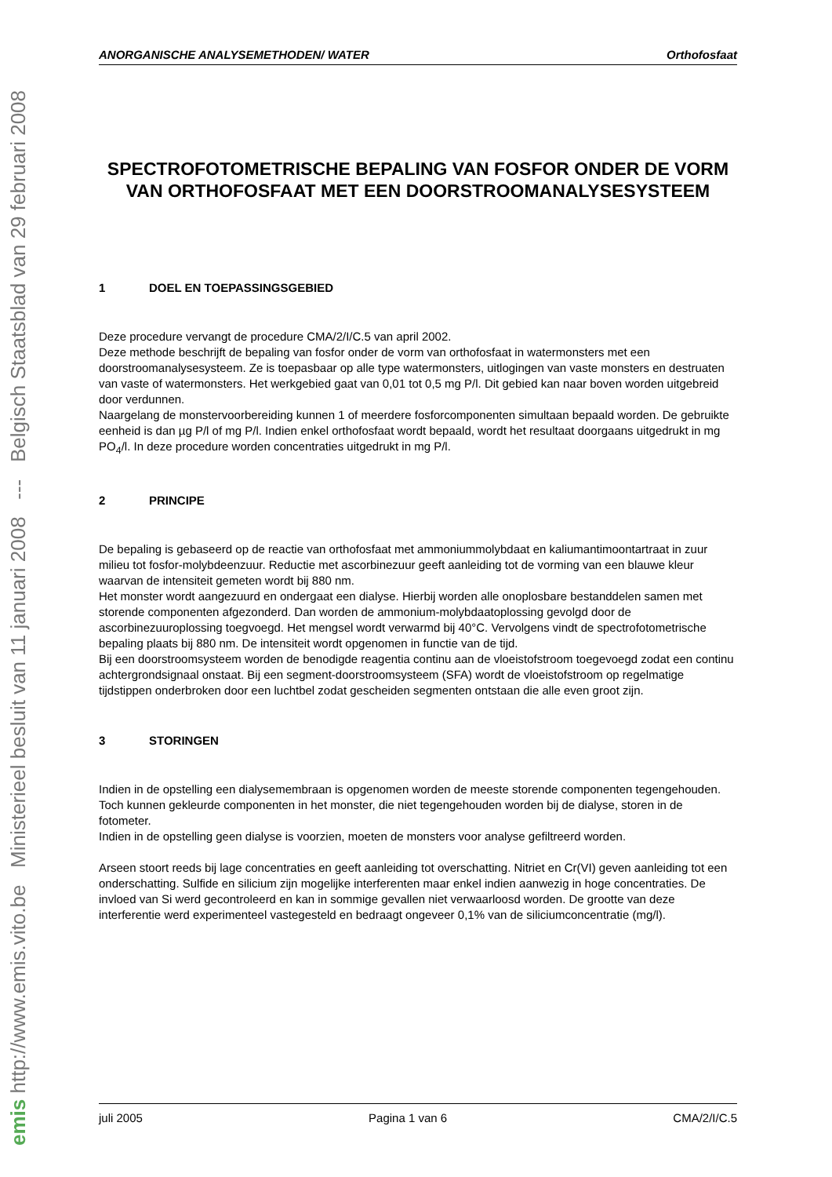emis http://www.emis.vito.be Ministerieel besluit van 11 januari 2008 --- Belgisch Staatsblad van 29 februari 2008
ANORGANISCHE ANALYSEMETHODEN/ WATER Orthofosfaat
SPECTROFOTOMETRISCHE BEPALING VAN FOSFOR ONDER DE VORM VAN ORTHOFOSFAAT MET EEN DOORSTROOMANALYSESYSTEEM
1 DOEL EN TOEPASSINGSGEBIED
Deze procedure vervangt de procedure CMA/2/I/C.5 van april 2002.
Deze methode beschrijft de bepaling van fosfor onder de vorm van orthofosfaat in watermonsters met een doorstroomanalysesysteem. Ze is toepasbaar op alle type watermonsters, uitlogingen van vaste monsters en destruaten van vaste of watermonsters. Het werkgebied gaat van 0,01 tot 0,5 mg P/l. Dit gebied kan naar boven worden uitgebreid door verdunnen.
Naargelang de monstervoorbereiding kunnen 1 of meerdere fosforcomponenten simultaan bepaald worden. De gebruikte eenheid is dan µg P/l of mg P/l. Indien enkel orthofosfaat wordt bepaald, wordt het resultaat doorgaans uitgedrukt in mg PO<sub>4</sub>/l. In deze procedure worden concentraties uitgedrukt in mg P/l.
2 PRINCIPE
De bepaling is gebaseerd op de reactie van orthofosfaat met ammoniummolybdaat en kaliumantimoontartraat in zuur milieu tot fosfor-molybdeenzuur. Reductie met ascorbinezuur geeft aanleiding tot de vorming van een blauwe kleur waarvan de intensiteit gemeten wordt bij 880 nm.
Het monster wordt aangezuurd en ondergaat een dialyse. Hierbij worden alle onoplosbare bestanddelen samen met storende componenten afgezonderd. Dan worden de ammonium-molybdaatoplossing gevolgd door de ascorbinezuuroplossing toegvoegd. Het mengsel wordt verwarmd bij 40°C. Vervolgens vindt de spectrofotometrische bepaling plaats bij 880 nm. De intensiteit wordt opgenomen in functie van de tijd.
Bij een doorstroomsysteem worden de benodigde reagentia continu aan de vloeistofstroom toegevoegd zodat een continu achtergrondsignaal onstaat. Bij een segment-doorstroomsysteem (SFA) wordt de vloeistofstroom op regelmatige tijdstippen onderbroken door een luchtbel zodat gescheiden segmenten ontstaan die alle even groot zijn.
3 STORINGEN
Indien in de opstelling een dialysemembraan is opgenomen worden de meeste storende componenten tegengehouden. Toch kunnen gekleurde componenten in het monster, die niet tegengehouden worden bij de dialyse, storen in de fotometer.
Indien in de opstelling geen dialyse is voorzien, moeten de monsters voor analyse gefiltreerd worden.
Arseen stoort reeds bij lage concentraties en geeft aanleiding tot overschatting. Nitriet en Cr(VI) geven aanleiding tot een onderschatting. Sulfide en silicium zijn mogelijke interferenten maar enkel indien aanwezig in hoge concentraties. De invloed van Si werd gecontroleerd en kan in sommige gevallen niet verwaarloosd worden. De grootte van deze interferentie werd experimenteel vastegesteld en bedraagt ongeveer 0,1% van de siliciumconcentratie (mg/l).
juli 2005 Pagina 1 van 6 CMA/2/I/C.5